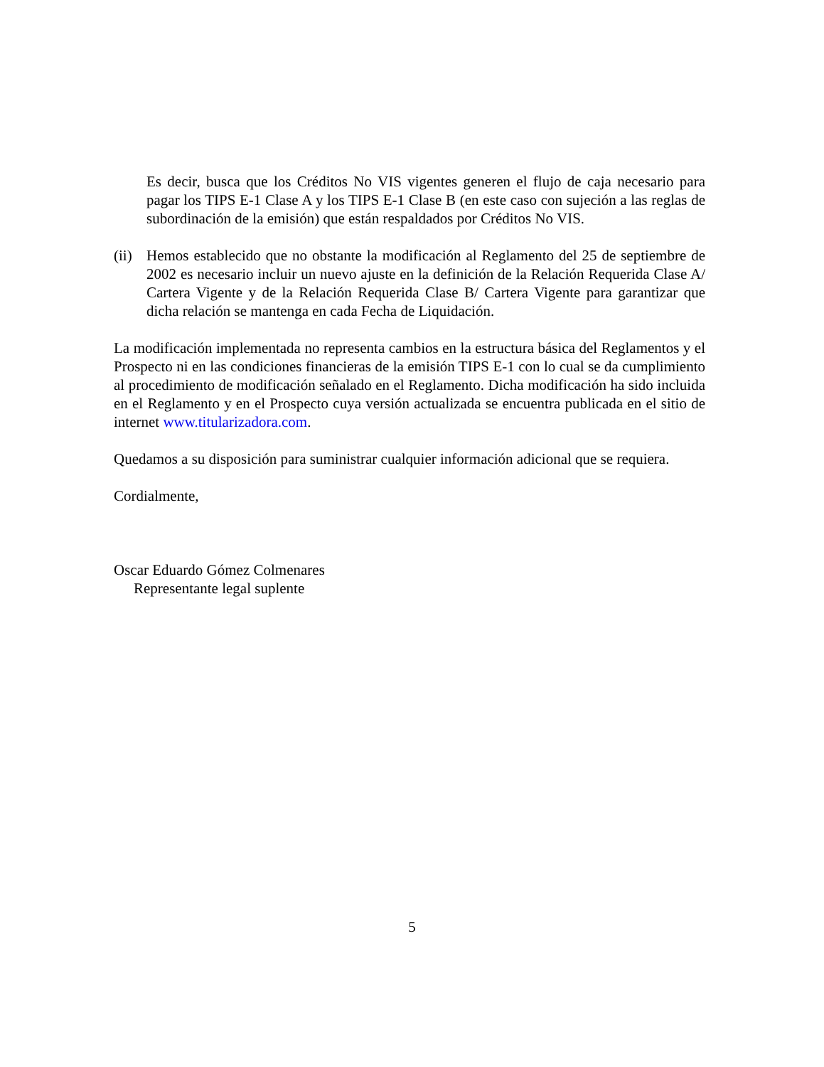Es decir, busca que los Créditos No VIS vigentes generen el flujo de caja necesario para pagar los TIPS E-1 Clase A y los TIPS E-1 Clase B (en este caso con sujeción a las reglas de subordinación de la emisión) que están respaldados por Créditos No VIS.
(ii)
Hemos establecido que no obstante la modificación al Reglamento del 25 de septiembre de 2002 es necesario incluir un nuevo ajuste en la definición de la Relación Requerida Clase A/ Cartera Vigente y de la Relación Requerida Clase B/ Cartera Vigente para garantizar que dicha relación se mantenga en cada Fecha de Liquidación.
La modificación implementada no representa cambios en la estructura básica del Reglamentos y el Prospecto ni en las condiciones financieras de la emisión TIPS E-1 con lo cual se da cumplimiento al procedimiento de modificación señalado en el Reglamento. Dicha modificación ha sido incluida en el Reglamento y en el Prospecto cuya versión actualizada se encuentra publicada en el sitio de internet www.titularizadora.com.
Quedamos a su disposición para suministrar cualquier información adicional que se requiera.
Cordialmente,
Oscar Eduardo Gómez Colmenares
Representante legal suplente
5